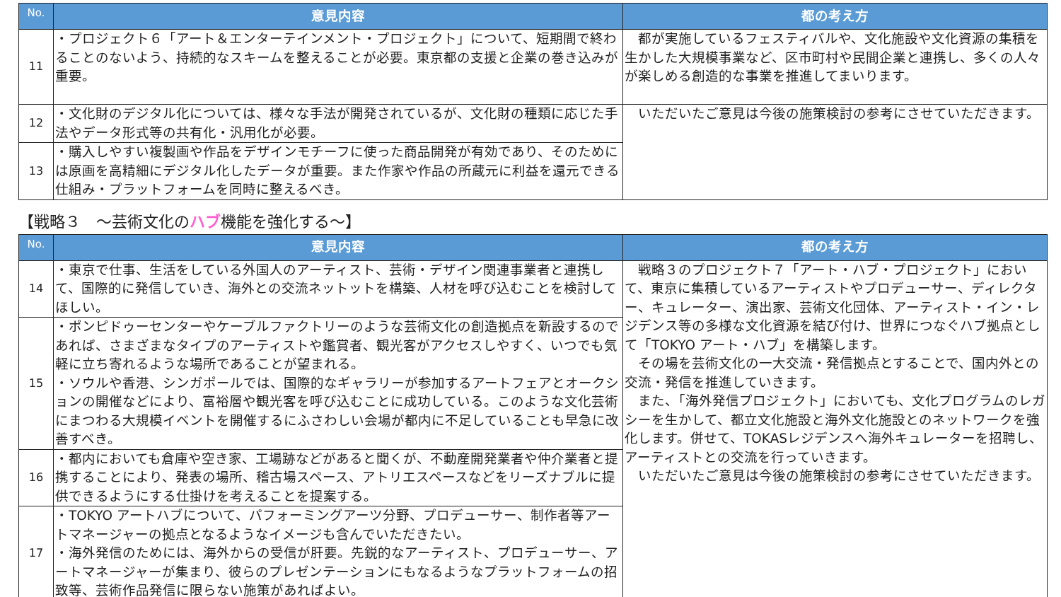| No. | 意見内容 | 都の考え方 |
| --- | --- | --- |
| 11 | ・プロジェクト６「アート＆エンターテインメント・プロジェクト」について、短期間で終わることのないよう、持続的なスキームを整えることが必要。東京都の支援と企業の巻き込みが重要。 | 都が実施しているフェスティバルや、文化施設や文化資源の集積を生かした大規模事業など、区市町村や民間企業と連携し、多くの人々が楽しめる創造的な事業を推進してまいります。 |
| 12 | ・文化財のデジタル化については、様々な手法が開発されているが、文化財の種類に応じた手法やデータ形式等の共有化・汎用化が必要。 | いただいたご意見は今後の施策検討の参考にさせていただきます。 |
| 13 | ・購入しやすい複製画や作品をデザインモチーフに使った商品開発が有効であり、そのためには原画を高精細にデジタル化したデータが重要。また作家や作品の所蔵元に利益を還元できる仕組み・プラットフォームを同時に整えるべき。 | |
【戦略３　～芸術文化のハブ機能を強化する～】
| No. | 意見内容 | 都の考え方 |
| --- | --- | --- |
| 14 | ・東京で仕事、生活をしている外国人のアーティスト、芸術・デザイン関連事業者と連携して、国際的に発信していき、海外との交流ネットットを構築、人材を呼び込むことを検討してほしい。 | 戦略３のプロジェクト７「アート・ハブ・プロジェクト」において、東京に集積しているアーティストやプロデューサー、ディレクター、キュレーター、演出家、芸術文化団体、アーティスト・イン・レジデンス等の多様な文化資源を結び付け、世界につなぐハブ拠点として「TOKYO アート・ハブ」を構築します。 その場を芸術文化の一大交流・発信拠点とすることで、国内外との交流・発信を推進していきます。 また、「海外発信プロジェクト」においても、文化プログラムのレガシーを生かして、都立文化施設と海外文化施設とのネットワークを強化します。併せて、TOKASレジデンスへ海外キュレーターを招聘し、アーティストとの交流を行っていきます。 いただいたご意見は今後の施策検討の参考にさせていただきます。 |
| 15 | ・ポンピドゥーセンターやケーブルファクトリーのような芸術文化の創造拠点を新設するのであれば、さまざまなタイプのアーティストや鑑賞者、観光客がアクセスしやすく、いつでも気軽に立ち寄れるような場所であることが望まれる。 ・ソウルや香港、シンガポールでは、国際的なギャラリーが参加するアートフェアとオークションの開催などにより、富裕層や観光客を呼び込むことに成功している。このような文化芸術にまつわる大規模イベントを開催するにふさわしい会場が都内に不足していることも早急に改善すべき。 | |
| 16 | ・都内においても倉庫や空き家、工場跡などがあると聞くが、不動産開発業者や仲介業者と提携することにより、発表の場所、稽古場スペース、アトリエスペースなどをリーズナブルに提供できるようにする仕掛けを考えることを提案する。 | |
| 17 | ・TOKYO アートハブについて、パフォーミングアーツ分野、プロデューサー、制作者等アートマネージャーの拠点となるようなイメージも含んでいただきたい。 ・海外発信のためには、海外からの受信が肝要。先鋭的なアーティスト、プロデューサー、アートマネージャーが集まり、彼らのプレゼンテーションにもなるようなプラットフォームの招致等、芸術作品発信に限らない施策があればよい。 | |